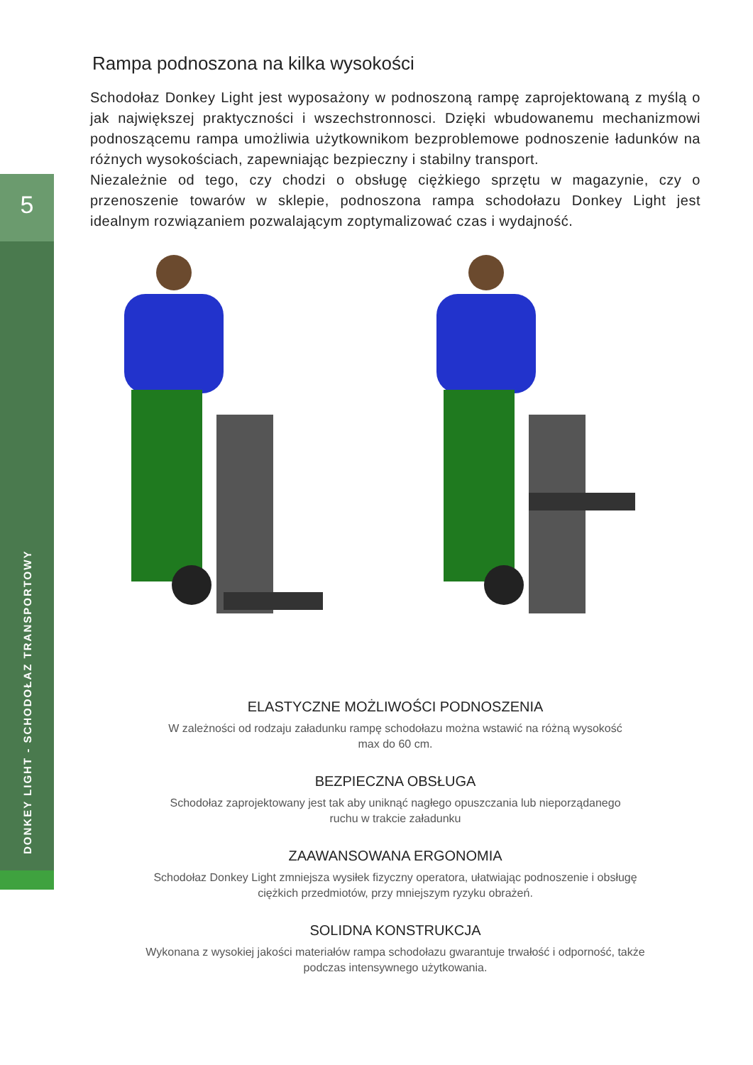5
DONKEY LIGHT - SCHODOŁAZ TRANSPORTOWY
Rampa podnoszona na kilka wysokości
Schodołaz Donkey Light jest wyposażony w podnoszoną rampę zaprojektowaną z myślą o jak największej praktyczności i wszechstronnosci. Dzięki wbudowanemu mechanizmowi podnoszącemu rampa umożliwia użytkownikom bezproblemowe podnoszenie ładunków na różnych wysokościach, zapewniając bezpieczny i stabilny transport.
Niezależnie od tego, czy chodzi o obsługę ciężkiego sprzętu w magazynie, czy o przenoszenie towarów w sklepie, podnoszona rampa schodołazu Donkey Light jest idealnym rozwiązaniem pozwalającym zoptymalizować czas i wydajność.
ELASTYCZNE MOŻLIWOŚCI PODNOSZENIA
W zależności od rodzaju załadunku rampę schodołazu można wstawić na różną wysokość
max do 60 cm.
BEZPIECZNA OBSŁUGA
Schodołaz zaprojektowany jest tak aby uniknąć nagłego opuszczania lub nieporządanego
ruchu w trakcie załadunku
ZAAWANSOWANA ERGONOMIA
Schodołaz Donkey Light zmniejsza wysiłek fizyczny operatora, ułatwiając podnoszenie i obsługę
ciężkich przedmiotów, przy mniejszym ryzyku obrażeń.
SOLIDNA KONSTRUKCJA
Wykonana z wysokiej jakości materiałów rampa schodołazu gwarantuje trwałość i odporność, także
podczas intensywnego użytkowania.